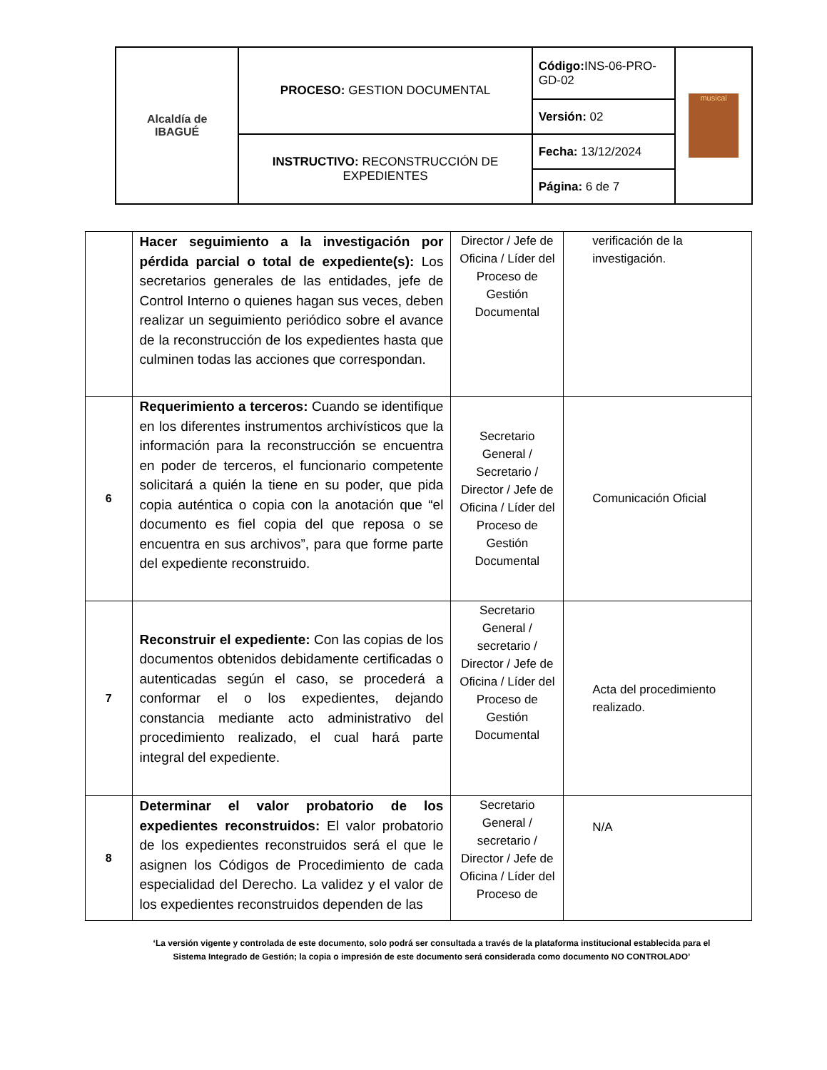| Alcaldía de IBAGUÉ | PROCESO: GESTION DOCUMENTAL | Código: INS-06-PRO-GD-02 | musical |
| | | Versión: 02 | |
| | INSTRUCTIVO: RECONSTRUCCIÓN DE EXPEDIENTES | Fecha: 13/12/2024 | |
| | | Página: 6 de 7 | |
| | Hacer seguimiento a la investigación por pérdida parcial o total de expediente(s): Los secretarios generales de las entidades, jefe de Control Interno o quienes hagan sus veces, deben realizar un seguimiento periódico sobre el avance de la reconstrucción de los expedientes hasta que culminen todas las acciones que correspondan. | Director / Jefe de Oficina / Líder del Proceso de Gestión Documental | verificación de la investigación. |
| 6 | Requerimiento a terceros: Cuando se identifique en los diferentes instrumentos archivísticos que la información para la reconstrucción se encuentra en poder de terceros, el funcionario competente solicitará a quién la tiene en su poder, que pida copia auténtica o copia con la anotación que “el documento es fiel copia del que reposa o se encuentra en sus archivos”, para que forme parte del expediente reconstruido. | Secretario General / Secretario / Director / Jefe de Oficina / Líder del Proceso de Gestión Documental | Comunicación Oficial |
| 7 | Reconstruir el expediente: Con las copias de los documentos obtenidos debidamente certificadas o autenticadas según el caso, se procederá a conformar el o los expedientes, dejando constancia mediante acto administrativo del procedimiento realizado, el cual hará parte integral del expediente. | Secretario General / secretario / Director / Jefe de Oficina / Líder del Proceso de Gestión Documental | Acta del procedimiento realizado. |
| 8 | Determinar el valor probatorio de los expedientes reconstruidos: El valor probatorio de los expedientes reconstruidos será el que le asignen los Códigos de Procedimiento de cada especialidad del Derecho. La validez y el valor de los expedientes reconstruidos dependen de las | Secretario General / secretario / Director / Jefe de Oficina / Líder del Proceso de | N/A |
‘La versión vigente y controlada de este documento, solo podrá ser consultada a través de la plataforma institucional establecida para el Sistema Integrado de Gestión; la copia o impresión de este documento será considerada como documento NO CONTROLADO’